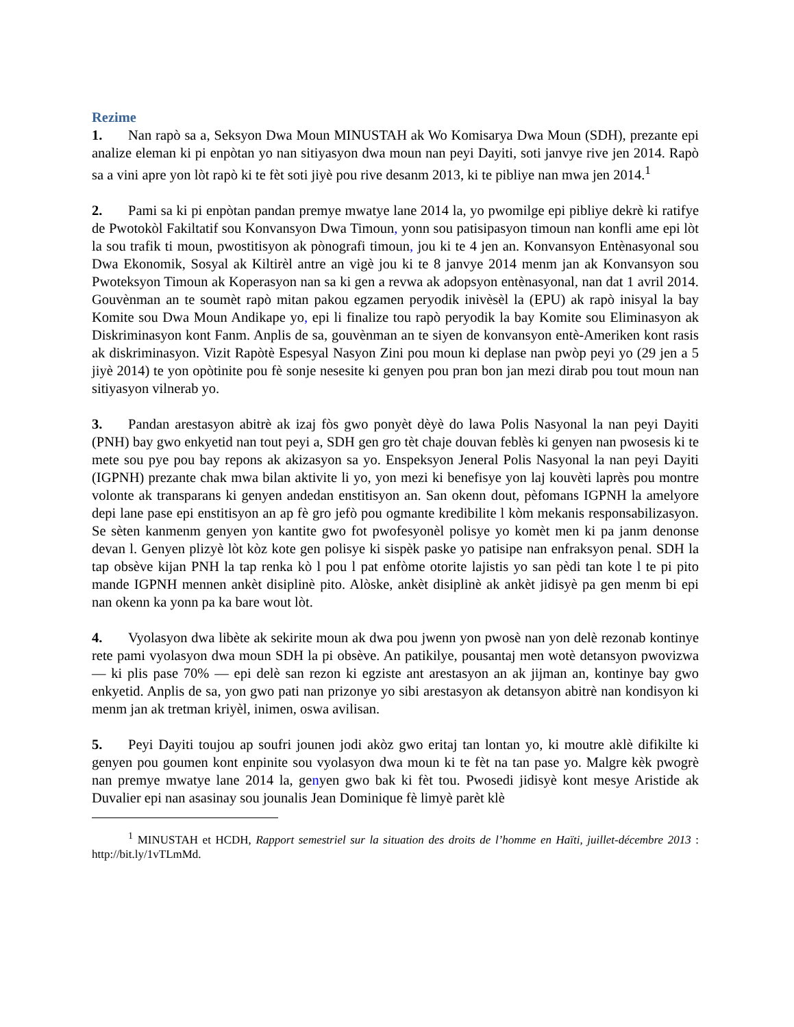Rezime
1. Nan rapò sa a, Seksyon Dwa Moun MINUSTAH ak Wo Komisarya Dwa Moun (SDH), prezante epi analize eleman ki pi enpòtan yo nan sitiyasyon dwa moun nan peyi Dayiti, soti janvye rive jen 2014. Rapò sa a vini apre yon lòt rapò ki te fèt soti jiyè pou rive desanm 2013, ki te pibliye nan mwa jen 2014.<sup>1</sup>
2. Pami sa ki pi enpòtan pandan premye mwatye lane 2014 la, yo pwomilge epi pibliye dekrè ki ratifye de Pwotokòl Fakiltatif sou Konvansyon Dwa Timoun, yonn sou patisipasyon timoun nan konfli ame epi lòt la sou trafik ti moun, pwostitisyon ak pònografi timoun, jou ki te 4 jen an. Konvansyon Entènasyonal sou Dwa Ekonomik, Sosyal ak Kiltirèl antre an vigè jou ki te 8 janvye 2014 menm jan ak Konvansyon sou Pwoteksyon Timoun ak Koperasyon nan sa ki gen a revwa ak adopsyon entènasyonal, nan dat 1 avril 2014. Gouvènman an te soumèt rapò mitan pakou egzamen peryodik inivèsèl la (EPU) ak rapò inisyal la bay Komite sou Dwa Moun Andikape yo, epi li finalize tou rapò peryodik la bay Komite sou Eliminasyon ak Diskriminasyon kont Fanm. Anplis de sa, gouvènman an te siyen de konvansyon entè-Ameriken kont rasis ak diskriminasyon. Vizit Rapòtè Espesyal Nasyon Zini pou moun ki deplase nan pwòp peyi yo (29 jen a 5 jiyè 2014) te yon opòtinite pou fè sonje nesesite ki genyen pou pran bon jan mezi dirab pou tout moun nan sitiyasyon vilnerab yo.
3. Pandan arestasyon abitrè ak izaj fòs gwo ponyèt dèyè do lawa Polis Nasyonal la nan peyi Dayiti (PNH) bay gwo enkyetid nan tout peyi a, SDH gen gro tèt chaje douvan feblès ki genyen nan pwosesis ki te mete sou pye pou bay repons ak akizasyon sa yo. Enspeksyon Jeneral Polis Nasyonal la nan peyi Dayiti (IGPNH) prezante chak mwa bilan aktivite li yo, yon mezi ki benefisye yon laj kouvèti laprès pou montre volonte ak transparans ki genyen andedan enstitisyon an. San okenn dout, pèfomans IGPNH la amelyore depi lane pase epi enstitisyon an ap fè gro jefò pou ogmante kredibilite l kòm mekanis responsabilizasyon. Se sèten kanmenm genyen yon kantite gwo fot pwofesyonèl polisye yo komèt men ki pa janm denonse devan l. Genyen plizyè lòt kòz kote gen polisye ki sispèk paske yo patisipe nan enfraksyon penal. SDH la tap obsève kijan PNH la tap renka kò l pou l pat enfòme otorite lajistis yo san pèdi tan kote l te pi pito mande IGPNH mennen ankèt disiplinè pito. Alòske, ankèt disiplinè ak ankèt jidisyè pa gen menm bi epi nan okenn ka yonn pa ka bare wout lòt.
4. Vyolasyon dwa libète ak sekirite moun ak dwa pou jwenn yon pwosè nan yon delè rezonab kontinye rete pami vyolasyon dwa moun SDH la pi obsève. An patikilye, pousantaj men wotè detansyon pwovizwa — ki plis pase 70% — epi delè san rezon ki egziste ant arestasyon an ak jijman an, kontinye bay gwo enkyetid. Anplis de sa, yon gwo pati nan prizonye yo sibi arestasyon ak detansyon abitrè nan kondisyon ki menm jan ak tretman kriyèl, inimen, oswa avilisan.
5. Peyi Dayiti toujou ap soufri jounen jodi akòz gwo eritaj tan lontan yo, ki moutre aklè difikilte ki genyen pou goumen kont enpinite sou vyolasyon dwa moun ki te fèt na tan pase yo. Malgre kèk pwogrè nan premye mwatye lane 2014 la, genyen gwo bak ki fèt tou. Pwosedi jidisyè kont mesye Aristide ak Duvalier epi nan asasinay sou jounalis Jean Dominique fè limyè parèt klè
<sup>1</sup> MINUSTAH et HCDH, Rapport semestriel sur la situation des droits de l’homme en Haïti, juillet-décembre 2013 : http://bit.ly/1vTLmMd.